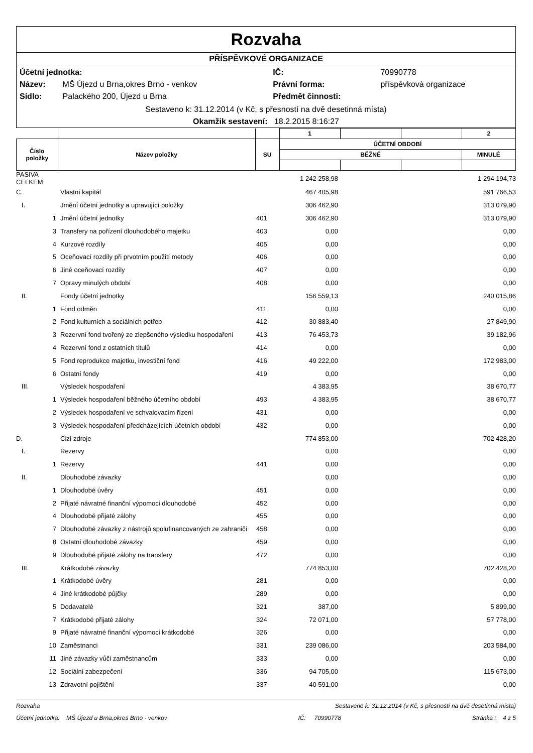Rozvaha
PŘÍSPĚVKOVÉ ORGANIZACE
| Účetní jednotka: | | IČ: | 70990778 |
| Název: | MŠ Újezd u Brna,okres Brno - venkov | Právní forma: | příspěvková organizace |
| Sídlo: | Palackého 200, Újezd u Brna | Předmět činnosti: | |
Sestaveno k: 31.12.2014 (v Kč, s přesností na dvě desetinná místa)
Okamžik sestavení: 18.2.2015 8:16:27
| | | | 1 | | | 2 |
| --- | --- | --- | --- | --- | --- | --- |
| Číslo položky | Název položky | SU | ÚČETNÍ OBDOBÍ | | | |
| | | | BĚŽNÉ | | | MINULÉ |
| PASIVA CELKEM | | | | 1 242 258,98 | | 1 294 194,73 |
| C. | | Vlastní kapitál | | 467 405,98 | | 591 766,53 |
| I. | | Jmění účetní jednotky a upravující položky | | 306 462,90 | | 313 079,90 |
| 1 | | Jmění účetní jednotky | 401 | 306 462,90 | | 313 079,90 |
| 3 | | Transfery na pořízení dlouhodobého majetku | 403 | 0,00 | | 0,00 |
| 4 | | Kurzové rozdíly | 405 | 0,00 | | 0,00 |
| 5 | | Oceňovací rozdíly při prvotním použití metody | 406 | 0,00 | | 0,00 |
| 6 | | Jiné oceňovací rozdíly | 407 | 0,00 | | 0,00 |
| 7 | | Opravy minulých období | 408 | 0,00 | | 0,00 |
| II. | | Fondy účetní jednotky | | 156 559,13 | | 240 015,86 |
| 1 | | Fond odměn | 411 | 0,00 | | 0,00 |
| 2 | | Fond kulturních a sociálních potřeb | 412 | 30 883,40 | | 27 849,90 |
| 3 | | Rezervní fond tvořený ze zlepšeného výsledku hospodaření | 413 | 76 453,73 | | 39 182,96 |
| 4 | | Rezervní fond z ostatních titulů | 414 | 0,00 | | 0,00 |
| 5 | | Fond reprodukce majetku, investiční fond | 416 | 49 222,00 | | 172 983,00 |
| 6 | | Ostatní fondy | 419 | 0,00 | | 0,00 |
| III. | | Výsledek hospodaření | | 4 383,95 | | 38 670,77 |
| 1 | | Výsledek hospodaření běžného účetního období | 493 | 4 383,95 | | 38 670,77 |
| 2 | | Výsledek hospodaření ve schvalovacím řízení | 431 | 0,00 | | 0,00 |
| 3 | | Výsledek hospodaření předcházejících účetních období | 432 | 0,00 | | 0,00 |
| D. | | Cizí zdroje | | 774 853,00 | | 702 428,20 |
| I. | | Rezervy | | 0,00 | | 0,00 |
| 1 | | Rezervy | 441 | 0,00 | | 0,00 |
| II. | | Dlouhodobé závazky | | 0,00 | | 0,00 |
| 1 | | Dlouhodobé úvěry | 451 | 0,00 | | 0,00 |
| 2 | | Přijaté návratné finanční výpomoci dlouhodobé | 452 | 0,00 | | 0,00 |
| 4 | | Dlouhodobé přijaté zálohy | 455 | 0,00 | | 0,00 |
| 7 | | Dlouhodobé závazky z nástrojů spolufinancovaných ze zahraničí | 458 | 0,00 | | 0,00 |
| 8 | | Ostatní dlouhodobé závazky | 459 | 0,00 | | 0,00 |
| 9 | | Dlouhodobé přijaté zálohy na transfery | 472 | 0,00 | | 0,00 |
| III. | | Krátkodobé závazky | | 774 853,00 | | 702 428,20 |
| 1 | | Krátkodobé úvěry | 281 | 0,00 | | 0,00 |
| 4 | | Jiné krátkodobé půjčky | 289 | 0,00 | | 0,00 |
| 5 | | Dodavatelé | 321 | 387,00 | | 5 899,00 |
| 7 | | Krátkodobé přijaté zálohy | 324 | 72 071,00 | | 57 778,00 |
| 9 | | Přijaté návratné finanční výpomoci krátkodobé | 326 | 0,00 | | 0,00 |
| 10 | | Zaměstnanci | 331 | 239 086,00 | | 203 584,00 |
| 11 | | Jiné závazky vůči zaměstnancům | 333 | 0,00 | | 0,00 |
| 12 | | Sociální zabezpečení | 336 | 94 705,00 | | 115 673,00 |
| 13 | | Zdravotní pojištění | 337 | 40 591,00 | | 0,00 |
Rozvaha Sestaveno k: 31.12.2014 (v Kč, s přesností na dvě desetinná místa)
Účetní jednotka: MŠ Újezd u Brna,okres Brno - venkov IČ: 70990778 Stránka : 4 z 5